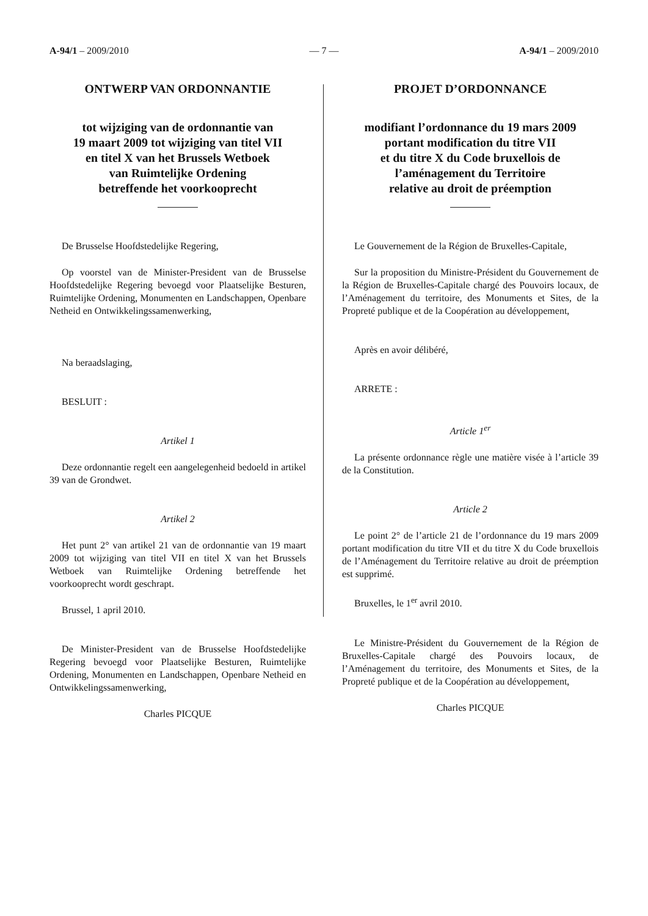A-94/1 – 2009/2010 — 7 — A-94/1 – 2009/2010
ONTWERP VAN ORDONNANTIE
tot wijziging van de ordonnantie van
19 maart 2009 tot wijziging van titel VII
en titel X van het Brussels Wetboek
van Ruimtelijke Ordening
betreffende het voorkooprecht
De Brusselse Hoofdstedelijke Regering,
Op voorstel van de Minister-President van de Brusselse Hoofdstedelijke Regering bevoegd voor Plaatselijke Besturen, Ruimtelijke Ordening, Monumenten en Landschappen, Openbare Netheid en Ontwikkelingssamenwerking,
Na beraadslaging,
BESLUIT :
Artikel 1
Deze ordonnantie regelt een aangelegenheid bedoeld in artikel 39 van de Grondwet.
Artikel 2
Het punt 2° van artikel 21 van de ordonnantie van 19 maart 2009 tot wijziging van titel VII en titel X van het Brussels Wetboek van Ruimtelijke Ordening betreffende het voorkooprecht wordt geschrapt.
Brussel, 1 april 2010.
De Minister-President van de Brusselse Hoofdstedelijke Regering bevoegd voor Plaatselijke Besturen, Ruimtelijke Ordening, Monumenten en Landschappen, Openbare Netheid en Ontwikkelingssamenwerking,
Charles PICQUE
PROJET D’ORDONNANCE
modifiant l’ordonnance du 19 mars 2009
portant modification du titre VII
et du titre X du Code bruxellois de
l’aménagement du Territoire
relative au droit de préemption
Le Gouvernement de la Région de Bruxelles-Capitale,
Sur la proposition du Ministre-Président du Gouvernement de la Région de Bruxelles-Capitale chargé des Pouvoirs locaux, de l’Aménagement du territoire, des Monuments et Sites, de la Propreté publique et de la Coopération au développement,
Après en avoir délibéré,
ARRETE :
Article 1<sup>er</sup>
La présente ordonnance règle une matière visée à l’article 39 de la Constitution.
Article 2
Le point 2° de l’article 21 de l’ordonnance du 19 mars 2009 portant modification du titre VII et du titre X du Code bruxellois de l’Aménagement du Territoire relative au droit de préemption est supprimé.
Bruxelles, le 1<sup>er</sup> avril 2010.
Le Ministre-Président du Gouvernement de la Région de Bruxelles-Capitale chargé des Pouvoirs locaux, de l’Aménagement du territoire, des Monuments et Sites, de la Propreté publique et de la Coopération au développement,
Charles PICQUE